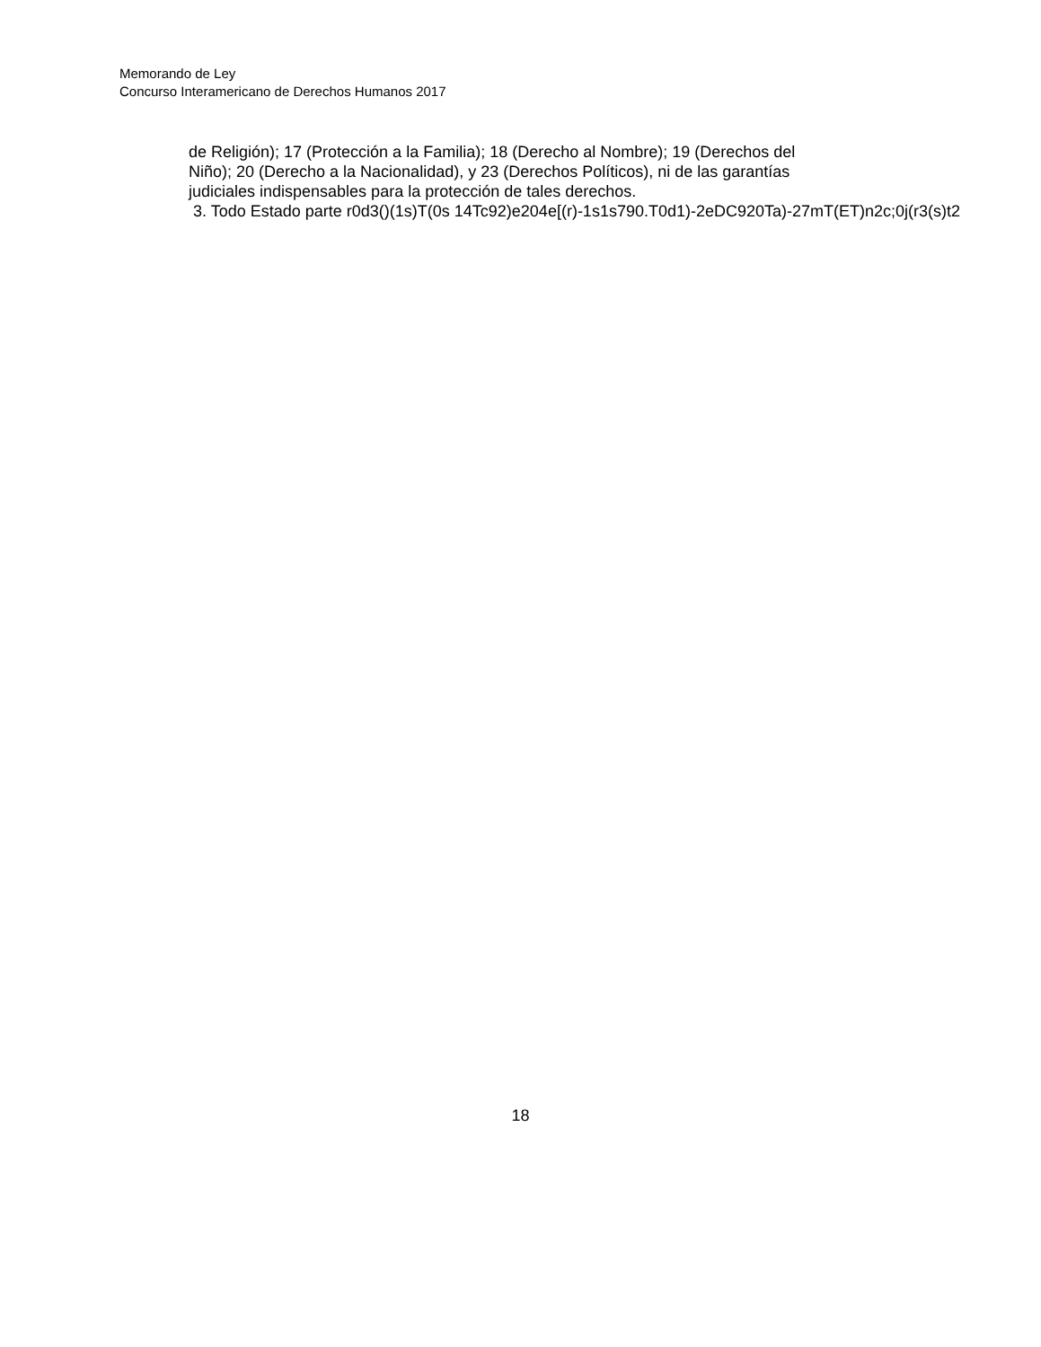Memorando de Ley
Concurso Interamericano de Derechos Humanos 2017
de Religión); 17 (Protección a la Familia); 18 (Derecho al Nombre); 19 (Derechos del
Niño); 20 (Derecho a la Nacionalidad), y 23 (Derechos Políticos), ni de las garantías
judiciales indispensables para la protección de tales derechos.
3. Todo Estado parte r0d3()(1s)T(0s 14Tc92)e204e[(r)-1s1s790.T0d1)-2eDC920Ta)-27mT(ET)n2c;0j(r3(s)t2
18